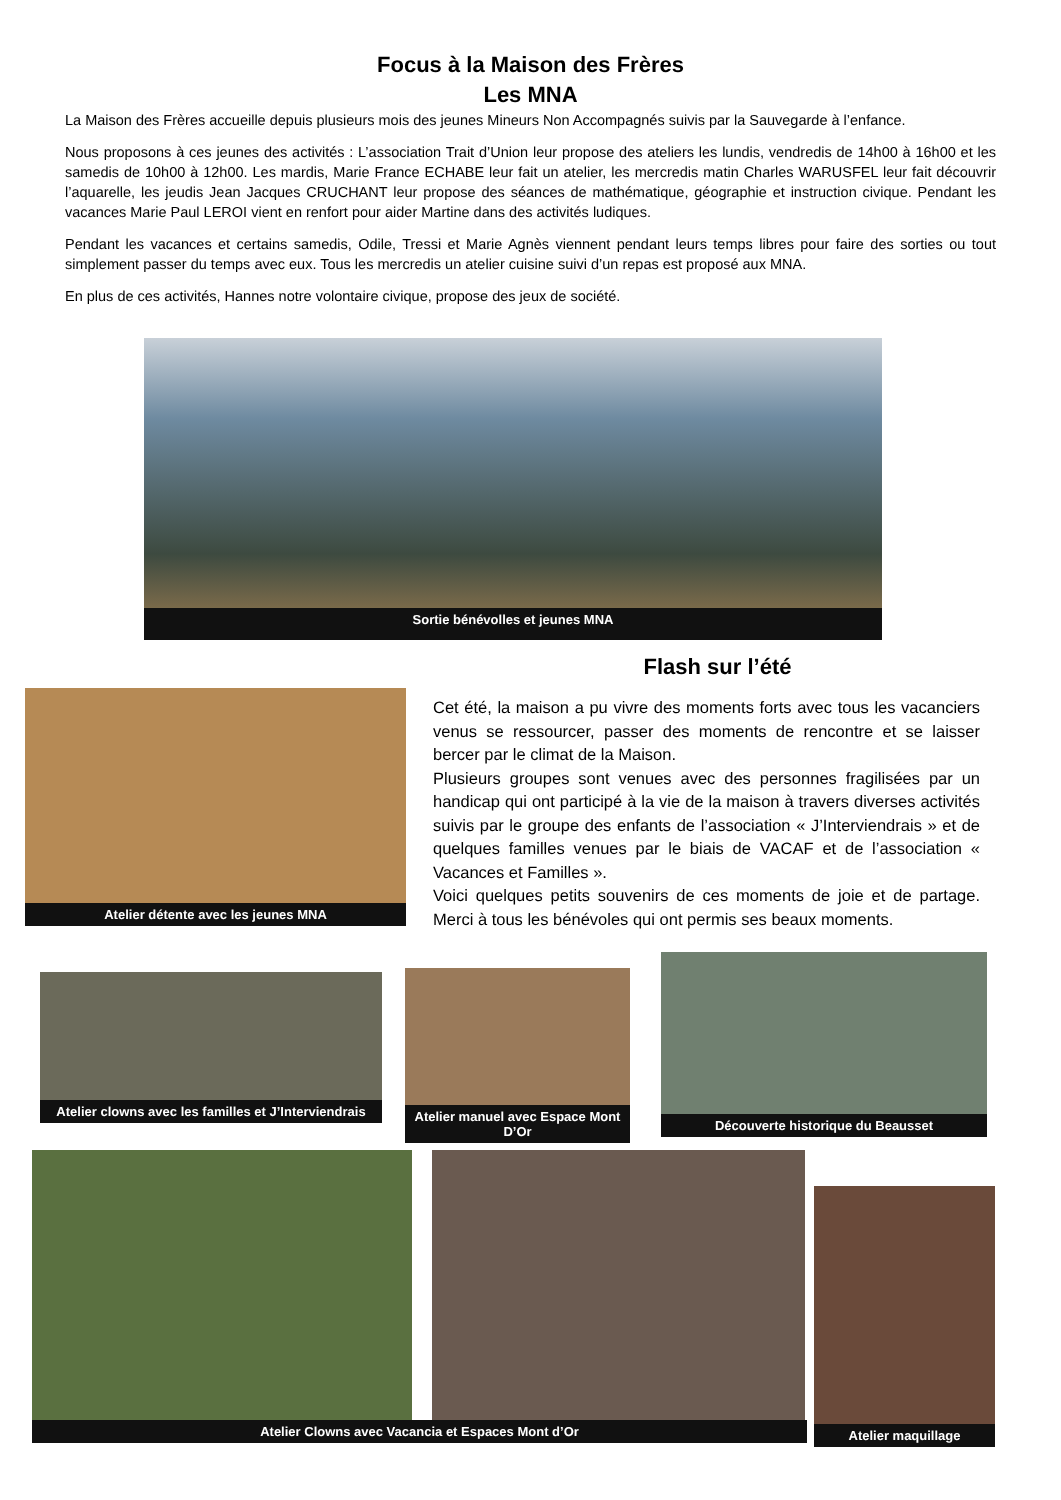Focus à la Maison des Frères
Les MNA
La Maison des Frères accueille depuis plusieurs mois des jeunes Mineurs Non Accompagnés suivis par la Sauvegarde à l’enfance.
Nous proposons à ces jeunes des activités : L’association Trait d’Union leur propose des ateliers les lundis, vendredis de 14h00 à 16h00 et les samedis de 10h00 à 12h00. Les mardis, Marie France ECHABE leur fait un atelier, les mercredis matin Charles WARUSFEL leur fait découvrir l’aquarelle, les jeudis Jean Jacques CRUCHANT leur propose des séances de mathématique, géographie et instruction civique. Pendant les vacances Marie Paul LEROI vient en renfort pour aider Martine dans des activités ludiques.
Pendant les vacances et certains samedis, Odile, Tressi et Marie Agnès viennent pendant leurs temps libres pour faire des sorties ou tout simplement passer du temps avec eux. Tous les mercredis un atelier cuisine suivi d’un repas est proposé aux MNA.
En plus de ces activités, Hannes notre volontaire civique, propose des jeux de société.
Sortie bénévolles et jeunes MNA
Flash sur l’été
Atelier détente avec les jeunes MNA
Cet été, la maison a pu vivre des moments forts avec tous les vacanciers venus se ressourcer, passer des moments de rencontre et se laisser bercer par le climat de la Maison.
Plusieurs groupes sont venues avec des personnes fragilisées par un handicap qui ont participé à la vie de la maison à travers diverses activités suivis par le groupe des enfants de l’association « J’Interviendrais » et de quelques familles venues par le biais de VACAF et de l’association « Vacances et Familles ».
Voici quelques petits souvenirs de ces moments de joie et de partage. Merci à tous les bénévoles qui ont permis ses beaux moments.
Atelier clowns avec les familles et J’Interviendrais
Atelier manuel avec Espace Mont D’Or
Découverte historique du Beausset
Atelier Clowns avec Vacancia et Espaces Mont d’Or
Atelier maquillage